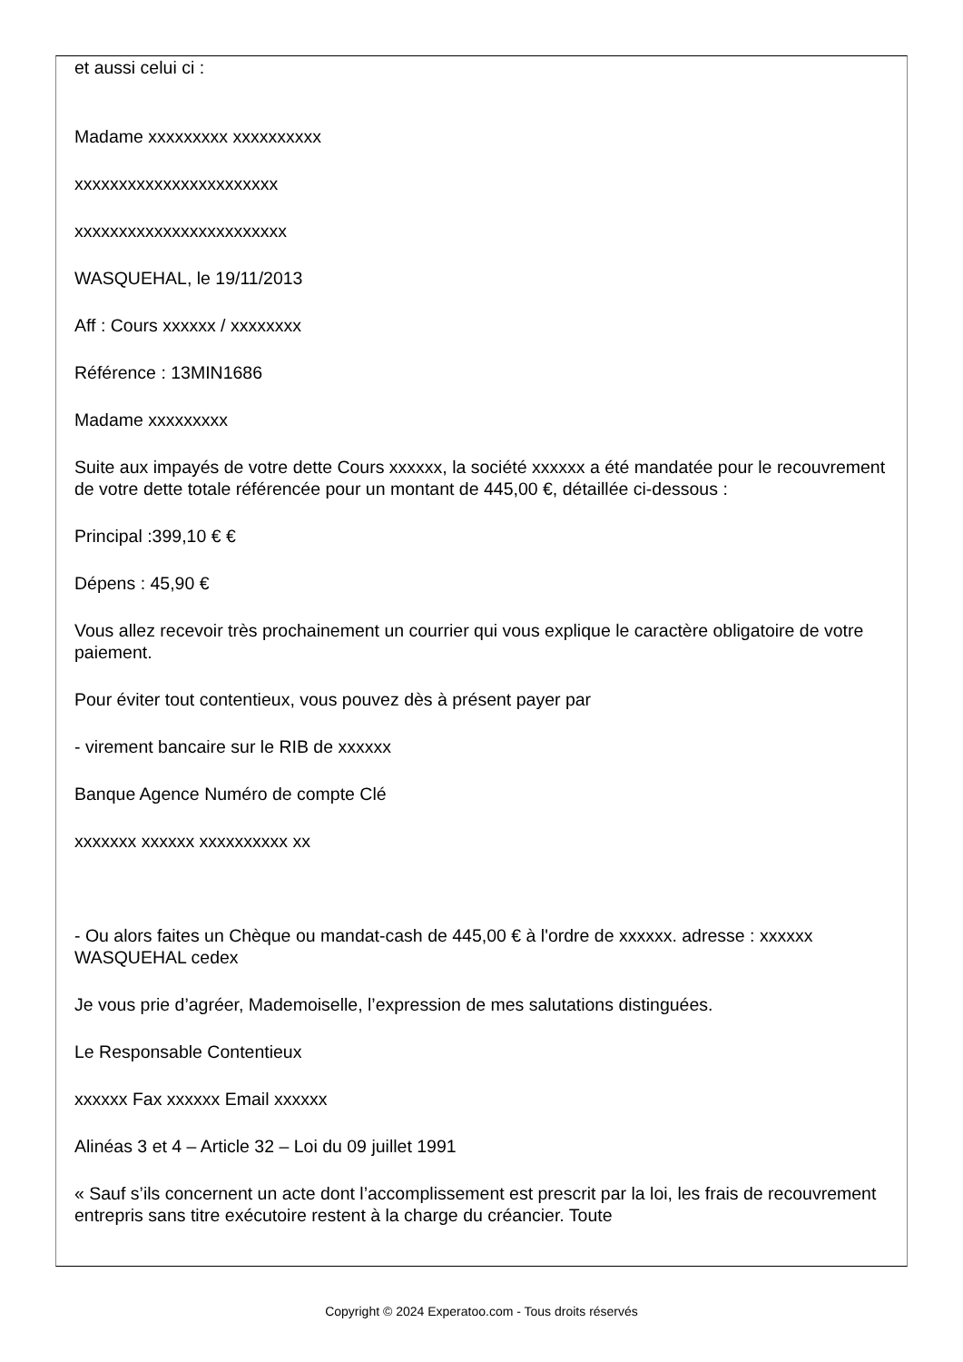et aussi celui ci :
Madame xxxxxxxxx xxxxxxxxxx
xxxxxxxxxxxxxxxxxxxxxxx
xxxxxxxxxxxxxxxxxxxxxxxx
WASQUEHAL, le 19/11/2013
Aff : Cours xxxxxx / xxxxxxxx
Référence : 13MIN1686
Madame xxxxxxxxx
Suite aux impayés de votre dette Cours xxxxxx, la société xxxxxx a été mandatée pour le recouvrement de votre dette totale référencée pour un montant de 445,00 €, détaillée ci-dessous :
Principal :399,10 € €
Dépens : 45,90 €
Vous allez recevoir très prochainement un courrier qui vous explique le caractère obligatoire de votre paiement.
Pour éviter tout contentieux, vous pouvez dès à présent payer par
- virement bancaire sur le RIB de xxxxxx
Banque Agence Numéro de compte Clé
xxxxxxx xxxxxx xxxxxxxxxx xx
- Ou alors faites un Chèque ou mandat-cash de 445,00 € à l'ordre de xxxxxx. adresse : xxxxxx WASQUEHAL cedex
Je vous prie d’agréer, Mademoiselle, l’expression de mes salutations distinguées.
Le Responsable Contentieux
xxxxxx Fax xxxxxx Email xxxxxx
Alinéas 3 et 4 – Article 32 – Loi du 09 juillet 1991
« Sauf s’ils concernent un acte dont l’accomplissement est prescrit par la loi, les frais de recouvrement entrepris sans titre exécutoire restent à la charge du créancier. Toute
Copyright © 2024 Experatoo.com - Tous droits réservés